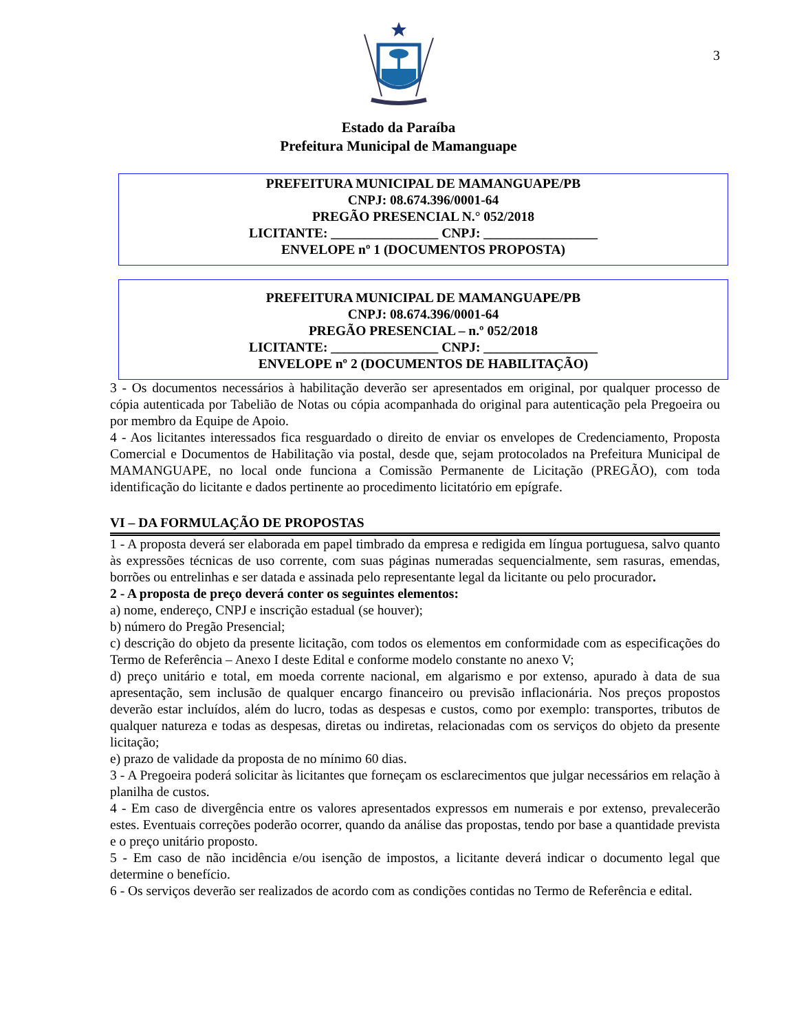3
Estado da Paraíba
Prefeitura Municipal de Mamanguape
PREFEITURA MUNICIPAL DE MAMANGUAPE/PB
CNPJ: 08.674.396/0001-64
PREGÃO PRESENCIAL N.° 052/2018
LICITANTE: ________________ CNPJ: _________________
ENVELOPE nº 1 (DOCUMENTOS PROPOSTA)
PREFEITURA MUNICIPAL DE MAMANGUAPE/PB
CNPJ: 08.674.396/0001-64
PREGÃO PRESENCIAL – n.º 052/2018
LICITANTE: ________________ CNPJ: _________________
ENVELOPE nº 2 (DOCUMENTOS DE HABILITAÇÃO)
3 - Os documentos necessários à habilitação deverão ser apresentados em original, por qualquer processo de cópia autenticada por Tabelião de Notas ou cópia acompanhada do original para autenticação pela Pregoeira ou por membro da Equipe de Apoio.
4 - Aos licitantes interessados fica resguardado o direito de enviar os envelopes de Credenciamento, Proposta Comercial e Documentos de Habilitação via postal, desde que, sejam protocolados na Prefeitura Municipal de MAMANGUAPE, no local onde funciona a Comissão Permanente de Licitação (PREGÃO), com toda identificação do licitante e dados pertinente ao procedimento licitatório em epígrafe.
VI – DA FORMULAÇÃO DE PROPOSTAS
1 - A proposta deverá ser elaborada em papel timbrado da empresa e redigida em língua portuguesa, salvo quanto às expressões técnicas de uso corrente, com suas páginas numeradas sequencialmente, sem rasuras, emendas, borrões ou entrelinhas e ser datada e assinada pelo representante legal da licitante ou pelo procurador.
2 - A proposta de preço deverá conter os seguintes elementos:
a) nome, endereço, CNPJ e inscrição estadual (se houver);
b) número do Pregão Presencial;
c) descrição do objeto da presente licitação, com todos os elementos em conformidade com as especificações do Termo de Referência – Anexo I deste Edital e conforme modelo constante no anexo V;
d) preço unitário e total, em moeda corrente nacional, em algarismo e por extenso, apurado à data de sua apresentação, sem inclusão de qualquer encargo financeiro ou previsão inflacionária. Nos preços propostos deverão estar incluídos, além do lucro, todas as despesas e custos, como por exemplo: transportes, tributos de qualquer natureza e todas as despesas, diretas ou indiretas, relacionadas com os serviços do objeto da presente licitação;
e) prazo de validade da proposta de no mínimo 60 dias.
3 - A Pregoeira poderá solicitar às licitantes que forneçam os esclarecimentos que julgar necessários em relação à planilha de custos.
4 - Em caso de divergência entre os valores apresentados expressos em numerais e por extenso, prevalecerão estes. Eventuais correções poderão ocorrer, quando da análise das propostas, tendo por base a quantidade prevista e o preço unitário proposto.
5 - Em caso de não incidência e/ou isenção de impostos, a licitante deverá indicar o documento legal que determine o benefício.
6 - Os serviços deverão ser realizados de acordo com as condições contidas no Termo de Referência e edital.